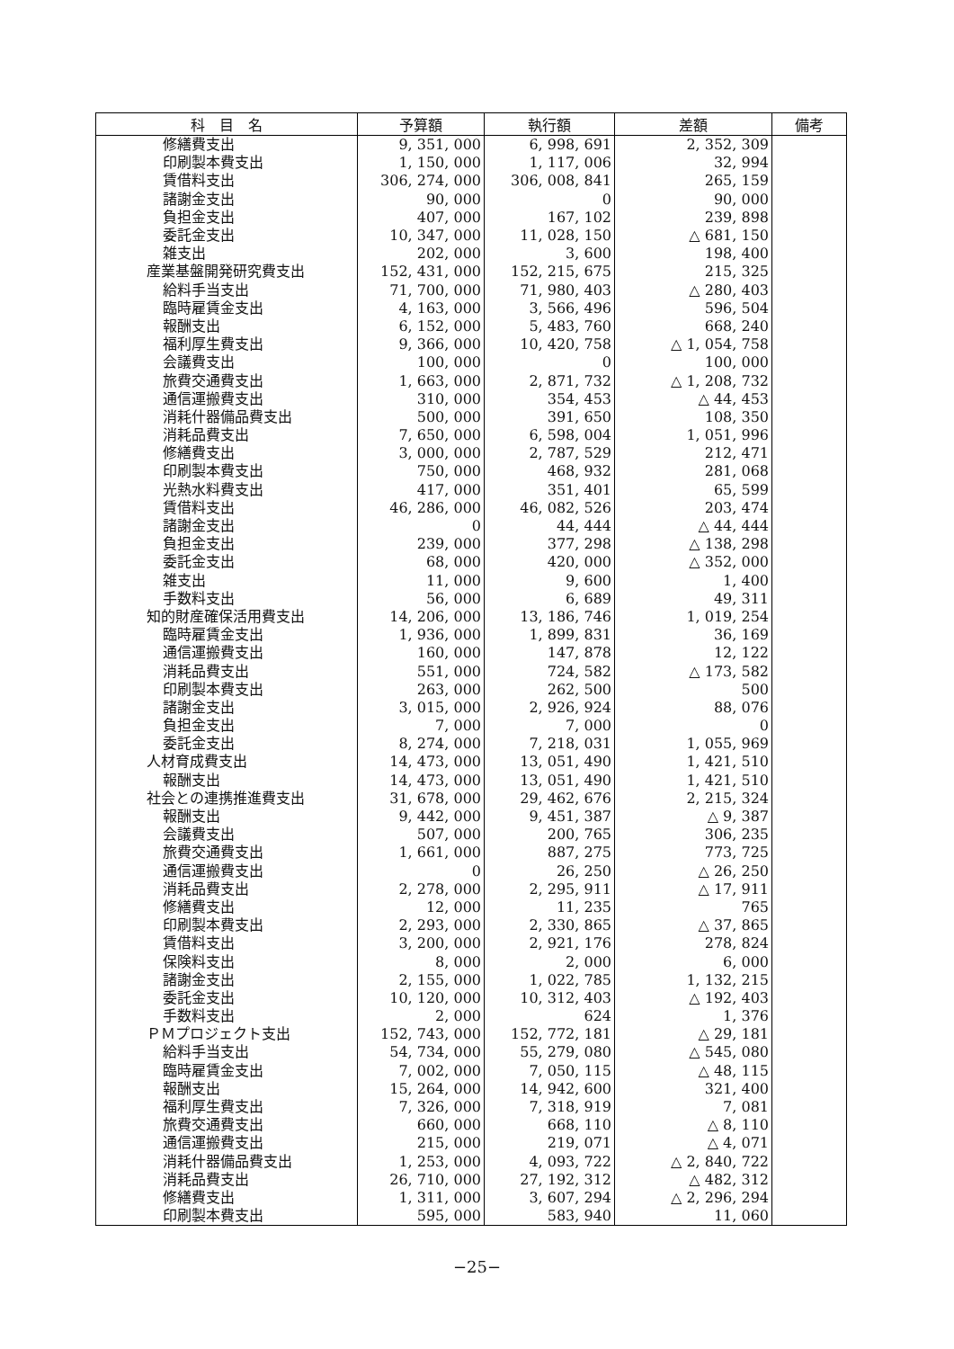| 科 目 名 | 予算額 | 執行額 | 差額 | 備考 |
| --- | --- | --- | --- | --- |
| 修繕費支出 | 9, 351, 000 | 6, 998, 691 | 2, 352, 309 | |
| 印刷製本費支出 | 1, 150, 000 | 1, 117, 006 | 32, 994 | |
| 賃借料支出 | 306, 274, 000 | 306, 008, 841 | 265, 159 | |
| 諸謝金支出 | 90, 000 | 0 | 90, 000 | |
| 負担金支出 | 407, 000 | 167, 102 | 239, 898 | |
| 委託金支出 | 10, 347, 000 | 11, 028, 150 | △ 681, 150 | |
| 雑支出 | 202, 000 | 3, 600 | 198, 400 | |
| 産業基盤開発研究費支出 | 152, 431, 000 | 152, 215, 675 | 215, 325 | |
| 給料手当支出 | 71, 700, 000 | 71, 980, 403 | △ 280, 403 | |
| 臨時雇賃金支出 | 4, 163, 000 | 3, 566, 496 | 596, 504 | |
| 報酬支出 | 6, 152, 000 | 5, 483, 760 | 668, 240 | |
| 福利厚生費支出 | 9, 366, 000 | 10, 420, 758 | △ 1, 054, 758 | |
| 会議費支出 | 100, 000 | 0 | 100, 000 | |
| 旅費交通費支出 | 1, 663, 000 | 2, 871, 732 | △ 1, 208, 732 | |
| 通信運搬費支出 | 310, 000 | 354, 453 | △ 44, 453 | |
| 消耗什器備品費支出 | 500, 000 | 391, 650 | 108, 350 | |
| 消耗品費支出 | 7, 650, 000 | 6, 598, 004 | 1, 051, 996 | |
| 修繕費支出 | 3, 000, 000 | 2, 787, 529 | 212, 471 | |
| 印刷製本費支出 | 750, 000 | 468, 932 | 281, 068 | |
| 光熱水料費支出 | 417, 000 | 351, 401 | 65, 599 | |
| 賃借料支出 | 46, 286, 000 | 46, 082, 526 | 203, 474 | |
| 諸謝金支出 | 0 | 44, 444 | △ 44, 444 | |
| 負担金支出 | 239, 000 | 377, 298 | △ 138, 298 | |
| 委託金支出 | 68, 000 | 420, 000 | △ 352, 000 | |
| 雑支出 | 11, 000 | 9, 600 | 1, 400 | |
| 手数料支出 | 56, 000 | 6, 689 | 49, 311 | |
| 知的財産確保活用費支出 | 14, 206, 000 | 13, 186, 746 | 1, 019, 254 | |
| 臨時雇賃金支出 | 1, 936, 000 | 1, 899, 831 | 36, 169 | |
| 通信運搬費支出 | 160, 000 | 147, 878 | 12, 122 | |
| 消耗品費支出 | 551, 000 | 724, 582 | △ 173, 582 | |
| 印刷製本費支出 | 263, 000 | 262, 500 | 500 | |
| 諸謝金支出 | 3, 015, 000 | 2, 926, 924 | 88, 076 | |
| 負担金支出 | 7, 000 | 7, 000 | 0 | |
| 委託金支出 | 8, 274, 000 | 7, 218, 031 | 1, 055, 969 | |
| 人材育成費支出 | 14, 473, 000 | 13, 051, 490 | 1, 421, 510 | |
| 報酬支出 | 14, 473, 000 | 13, 051, 490 | 1, 421, 510 | |
| 社会との連携推進費支出 | 31, 678, 000 | 29, 462, 676 | 2, 215, 324 | |
| 報酬支出 | 9, 442, 000 | 9, 451, 387 | △ 9, 387 | |
| 会議費支出 | 507, 000 | 200, 765 | 306, 235 | |
| 旅費交通費支出 | 1, 661, 000 | 887, 275 | 773, 725 | |
| 通信運搬費支出 | 0 | 26, 250 | △ 26, 250 | |
| 消耗品費支出 | 2, 278, 000 | 2, 295, 911 | △ 17, 911 | |
| 修繕費支出 | 12, 000 | 11, 235 | 765 | |
| 印刷製本費支出 | 2, 293, 000 | 2, 330, 865 | △ 37, 865 | |
| 賃借料支出 | 3, 200, 000 | 2, 921, 176 | 278, 824 | |
| 保険料支出 | 8, 000 | 2, 000 | 6, 000 | |
| 諸謝金支出 | 2, 155, 000 | 1, 022, 785 | 1, 132, 215 | |
| 委託金支出 | 10, 120, 000 | 10, 312, 403 | △ 192, 403 | |
| 手数料支出 | 2, 000 | 624 | 1, 376 | |
| ＰＭプロジェクト支出 | 152, 743, 000 | 152, 772, 181 | △ 29, 181 | |
| 給料手当支出 | 54, 734, 000 | 55, 279, 080 | △ 545, 080 | |
| 臨時雇賃金支出 | 7, 002, 000 | 7, 050, 115 | △ 48, 115 | |
| 報酬支出 | 15, 264, 000 | 14, 942, 600 | 321, 400 | |
| 福利厚生費支出 | 7, 326, 000 | 7, 318, 919 | 7, 081 | |
| 旅費交通費支出 | 660, 000 | 668, 110 | △ 8, 110 | |
| 通信運搬費支出 | 215, 000 | 219, 071 | △ 4, 071 | |
| 消耗什器備品費支出 | 1, 253, 000 | 4, 093, 722 | △ 2, 840, 722 | |
| 消耗品費支出 | 26, 710, 000 | 27, 192, 312 | △ 482, 312 | |
| 修繕費支出 | 1, 311, 000 | 3, 607, 294 | △ 2, 296, 294 | |
| 印刷製本費支出 | 595, 000 | 583, 940 | 11, 060 | |
−25−